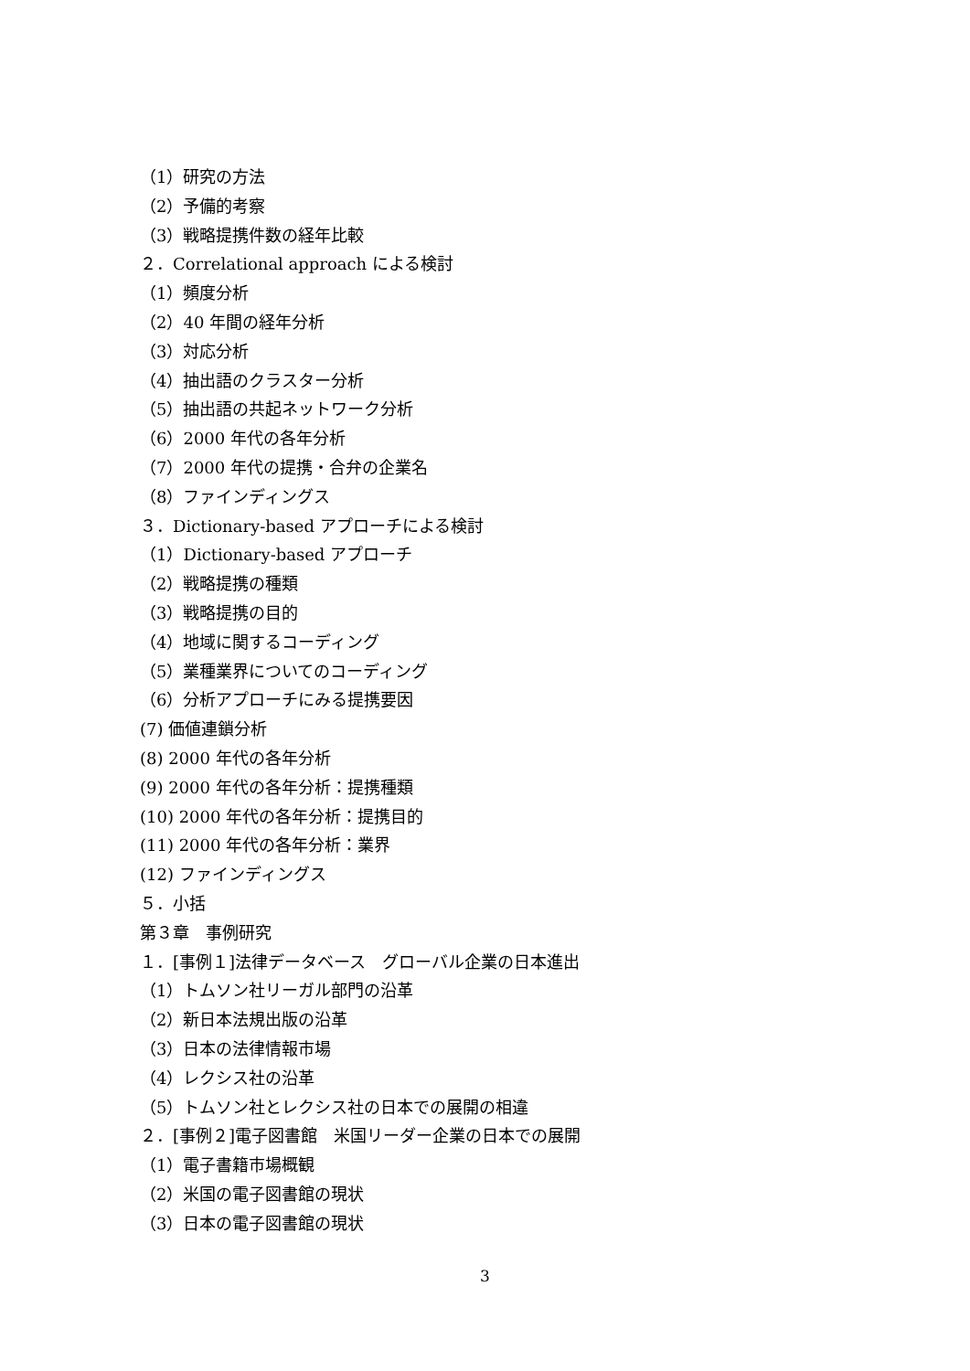（1）研究の方法
（2）予備的考察
（3）戦略提携件数の経年比較
２．Correlational approach による検討
（1）頻度分析
（2）40 年間の経年分析
（3）対応分析
（4）抽出語のクラスター分析
（5）抽出語の共起ネットワーク分析
（6）2000 年代の各年分析
（7）2000 年代の提携・合弁の企業名
（8）ファインディングス
３．Dictionary-based アプローチによる検討
（1）Dictionary-based アプローチ
（2）戦略提携の種類
（3）戦略提携の目的
（4）地域に関するコーディング
（5）業種業界についてのコーディング
（6）分析アプローチにみる提携要因
(7) 価値連鎖分析
(8) 2000 年代の各年分析
(9) 2000 年代の各年分析：提携種類
(10) 2000 年代の各年分析：提携目的
(11) 2000 年代の各年分析：業界
(12) ファインディングス
５．小括
第３章　事例研究
１．[事例１]法律データベース　グローバル企業の日本進出
（1）トムソン社リーガル部門の沿革
（2）新日本法規出版の沿革
（3）日本の法律情報市場
（4）レクシス社の沿革
（5）トムソン社とレクシス社の日本での展開の相違
２．[事例２]電子図書館　米国リーダー企業の日本での展開
（1）電子書籍市場概観
（2）米国の電子図書館の現状
（3）日本の電子図書館の現状
3